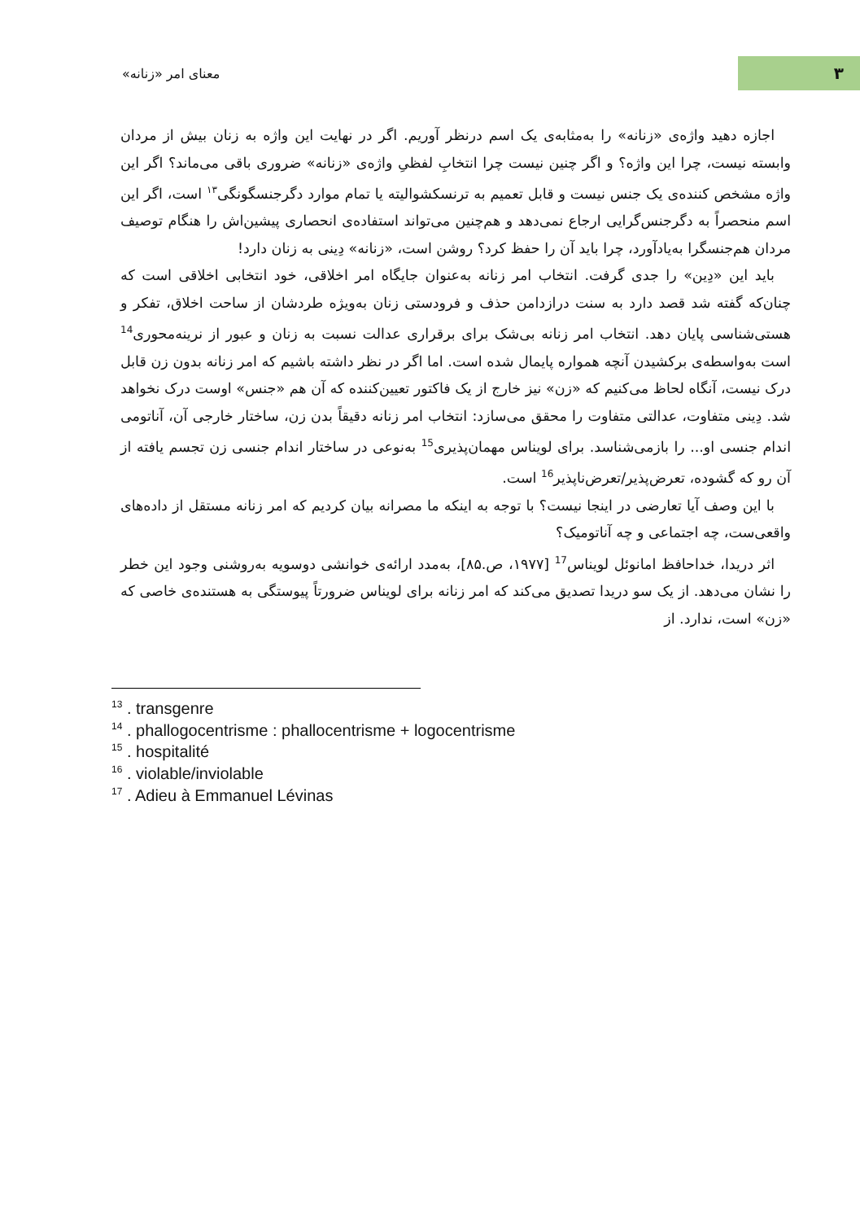معنای امر «زنانه»
۳
اجازه دهید واژه‌ی «زنانه» را به‌مثابه‌ی یک اسم درنظر آوریم. اگر در نهایت این واژه به زنان بیش از مردان وابسته نیست، چرا این واژه؟ و اگر چنین نیست چرا انتخابِ لفظیِ واژه‌ی «زنانه» ضروری باقی می‌ماند؟ اگر این واژه مشخص کننده‌ی یک جنس نیست و قابل تعمیم به ترنسکشوالیته یا تمام موارد دگرجنسگونگی<sup>۱۳</sup> است، اگر این اسم منحصراً به دگرجنس‌گرایی ارجاع نمی‌دهد و هم‌چنین می‌تواند استفاده‌ی انحصاری پیشین‌اش را هنگام توصیف مردان هم‌جنسگرا به‌یادآورد، چرا باید آن را حفظ کرد؟ روشن است، «زنانه» دِینی به زنان دارد!
باید این «دِین» را جدی گرفت. انتخاب امر زنانه به‌عنوان جایگاه امر اخلاقی، خود انتخابی اخلاقی است که چنان‌که گفته شد قصد دارد به سنت درازدامن حذف و فرودستی زنان به‌ویژه طردشان از ساحت اخلاق، تفکر و هستی‌شناسی پایان دهد. انتخاب امر زنانه بی‌شک برای برقراری عدالت نسبت به زنان و عبور از نرینه‌محوری<sup>14</sup> است به‌واسطه‌ی برکشیدن آنچه همواره پایمال شده است. اما اگر در نظر داشته باشیم که امر زنانه بدون زن قابل درک نیست، آنگاه لحاظ می‌کنیم که «زن» نیز خارج از یک فاکتور تعیین‌کننده که آن هم «جنس» اوست درک نخواهد شد. دِینی متفاوت، عدالتی متفاوت را محقق می‌سازد: انتخاب امر زنانه دقیقاً بدن زن، ساختار خارجی آن، آناتومی اندام جنسی او... را بازمی‌شناسد. برای لویناس مهمان‌پذیری<sup>15</sup> به‌نوعی در ساختار اندام جنسی زن تجسم یافته از آن رو که گشوده، تعرض‌پذیر/تعرض‌ناپذیر<sup>16</sup> است.
با این وصف آیا تعارضی در اینجا نیست؟ با توجه به اینکه ما مصرانه بیان کردیم که امر زنانه مستقل از داده‌های واقعی‌ست، چه اجتماعی و چه آناتومیک؟
اثر دریدا، خداحافظ امانوئل لویناس<sup>17</sup> [۱۹۷۷، ص.۸۵]، به‌مدد ارائه‌ی خوانشی دوسویه به‌روشنی وجود این خطر را نشان می‌دهد. از یک سو دریدا تصدیق می‌کند که امر زنانه برای لویناس ضرورتاً پیوستگی به هستنده‌ی خاصی که «زن» است، ندارد. از
<sup>13</sup> . transgenre
<sup>14</sup> . phallogocentrisme : phallocentrisme + logocentrisme
<sup>15</sup> . hospitalité
<sup>16</sup> . violable/inviolable
<sup>17</sup> . Adieu à Emmanuel Lévinas